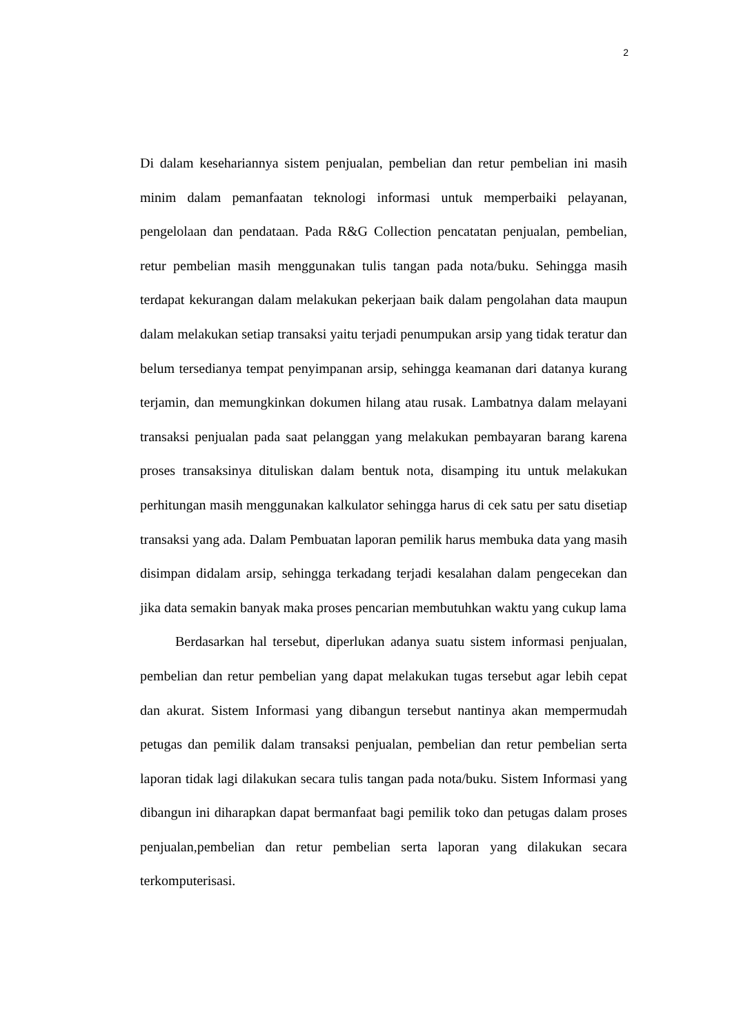2
Di dalam kesehariannya sistem penjualan, pembelian dan retur pembelian ini masih minim dalam pemanfaatan teknologi informasi untuk memperbaiki pelayanan, pengelolaan dan pendataan. Pada R&G Collection pencatatan penjualan, pembelian, retur pembelian masih menggunakan tulis tangan pada nota/buku. Sehingga masih terdapat kekurangan dalam melakukan pekerjaan baik dalam pengolahan data maupun dalam melakukan setiap transaksi yaitu terjadi penumpukan arsip yang tidak teratur dan belum tersedianya tempat penyimpanan arsip, sehingga keamanan dari datanya kurang terjamin, dan memungkinkan dokumen hilang atau rusak. Lambatnya dalam melayani transaksi penjualan pada saat pelanggan yang melakukan pembayaran barang karena proses transaksinya dituliskan dalam bentuk nota, disamping itu untuk melakukan perhitungan masih menggunakan kalkulator sehingga harus di cek satu per satu disetiap transaksi yang ada. Dalam Pembuatan laporan pemilik harus membuka data yang masih disimpan didalam arsip, sehingga terkadang terjadi kesalahan dalam pengecekan dan jika data semakin banyak maka proses pencarian membutuhkan waktu yang cukup lama
Berdasarkan hal tersebut, diperlukan adanya suatu sistem informasi penjualan, pembelian dan retur pembelian yang dapat melakukan tugas tersebut agar lebih cepat dan akurat. Sistem Informasi yang dibangun tersebut nantinya akan mempermudah petugas dan pemilik dalam transaksi penjualan, pembelian dan retur pembelian serta laporan tidak lagi dilakukan secara tulis tangan pada nota/buku. Sistem Informasi yang dibangun ini diharapkan dapat bermanfaat bagi pemilik toko dan petugas dalam proses penjualan,pembelian dan retur pembelian serta laporan yang dilakukan secara terkomputerisasi.